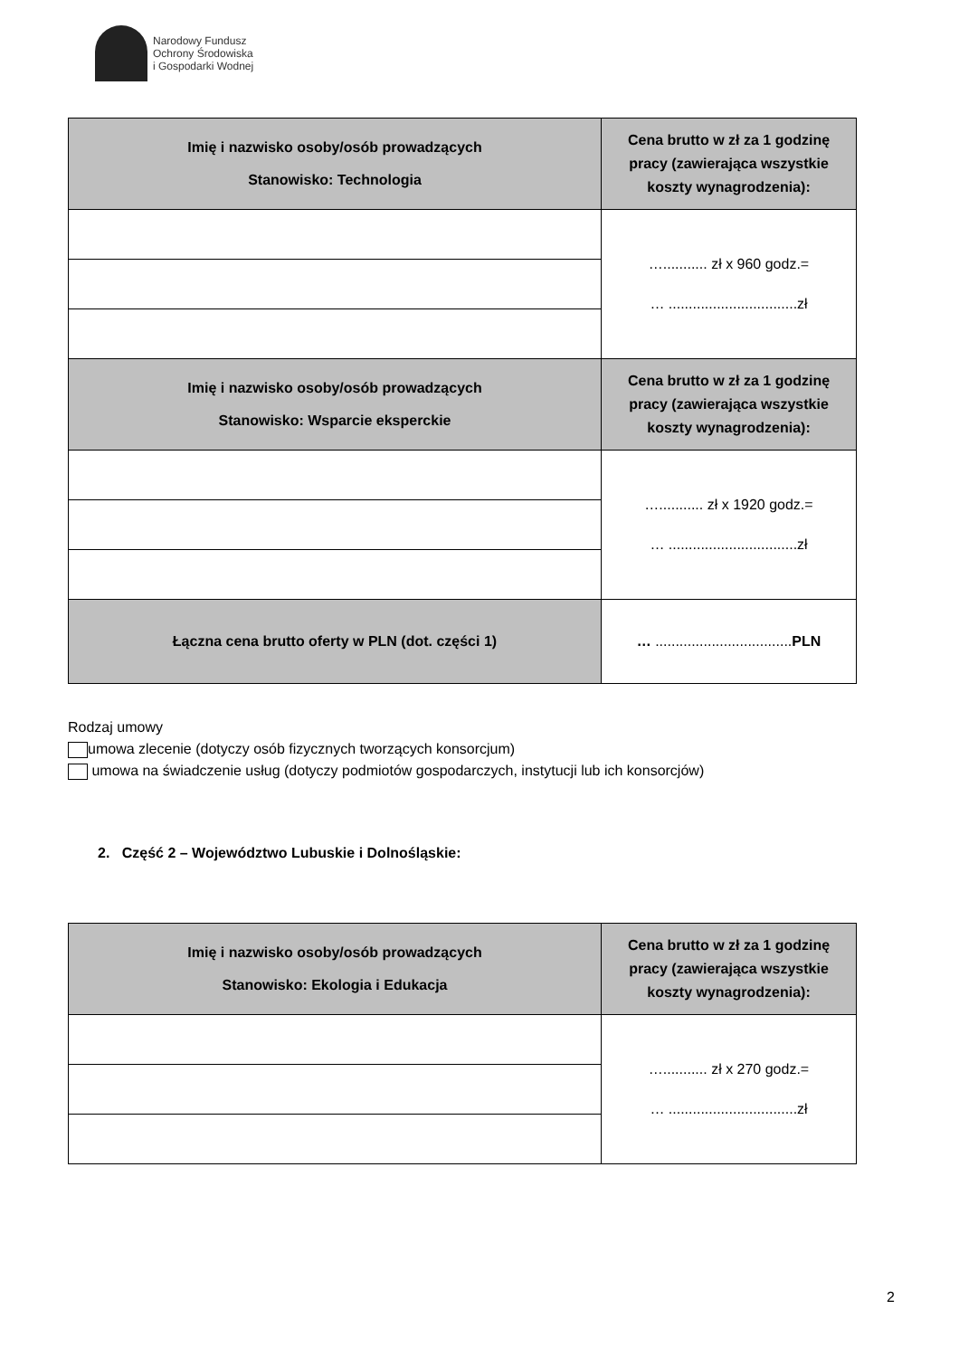Narodowy Fundusz
Ochrony Środowiska
i Gospodarki Wodnej
| Imię i nazwisko osoby/osób prowadzących Stanowisko: Technologia | Cena brutto w zł za 1 godzinę pracy (zawierająca wszystkie koszty wynagrodzenia): |
| --- | --- |
| | …........... zł x 960 godz.= … ................................zł |
| Imię i nazwisko osoby/osób prowadzących Stanowisko: Wsparcie eksperckie | Cena brutto w zł za 1 godzinę pracy (zawierająca wszystkie koszty wynagrodzenia): |
| | …........... zł x 1920 godz.= … ................................zł |
| Łączna cena brutto oferty w PLN (dot. części 1) | … .................................. PLN |
Rodzaj umowy
umowa zlecenie (dotyczy osób fizycznych tworzących konsorcjum)
umowa na świadczenie usług (dotyczy podmiotów gospodarczych, instytucji lub ich konsorcjów)
2. Część 2 – Województwo Lubuskie i Dolnośląskie:
| Imię i nazwisko osoby/osób prowadzących Stanowisko: Ekologia i Edukacja | Cena brutto w zł za 1 godzinę pracy (zawierająca wszystkie koszty wynagrodzenia): |
| --- | --- |
| | …........... zł x 270 godz.= … ................................zł |
2